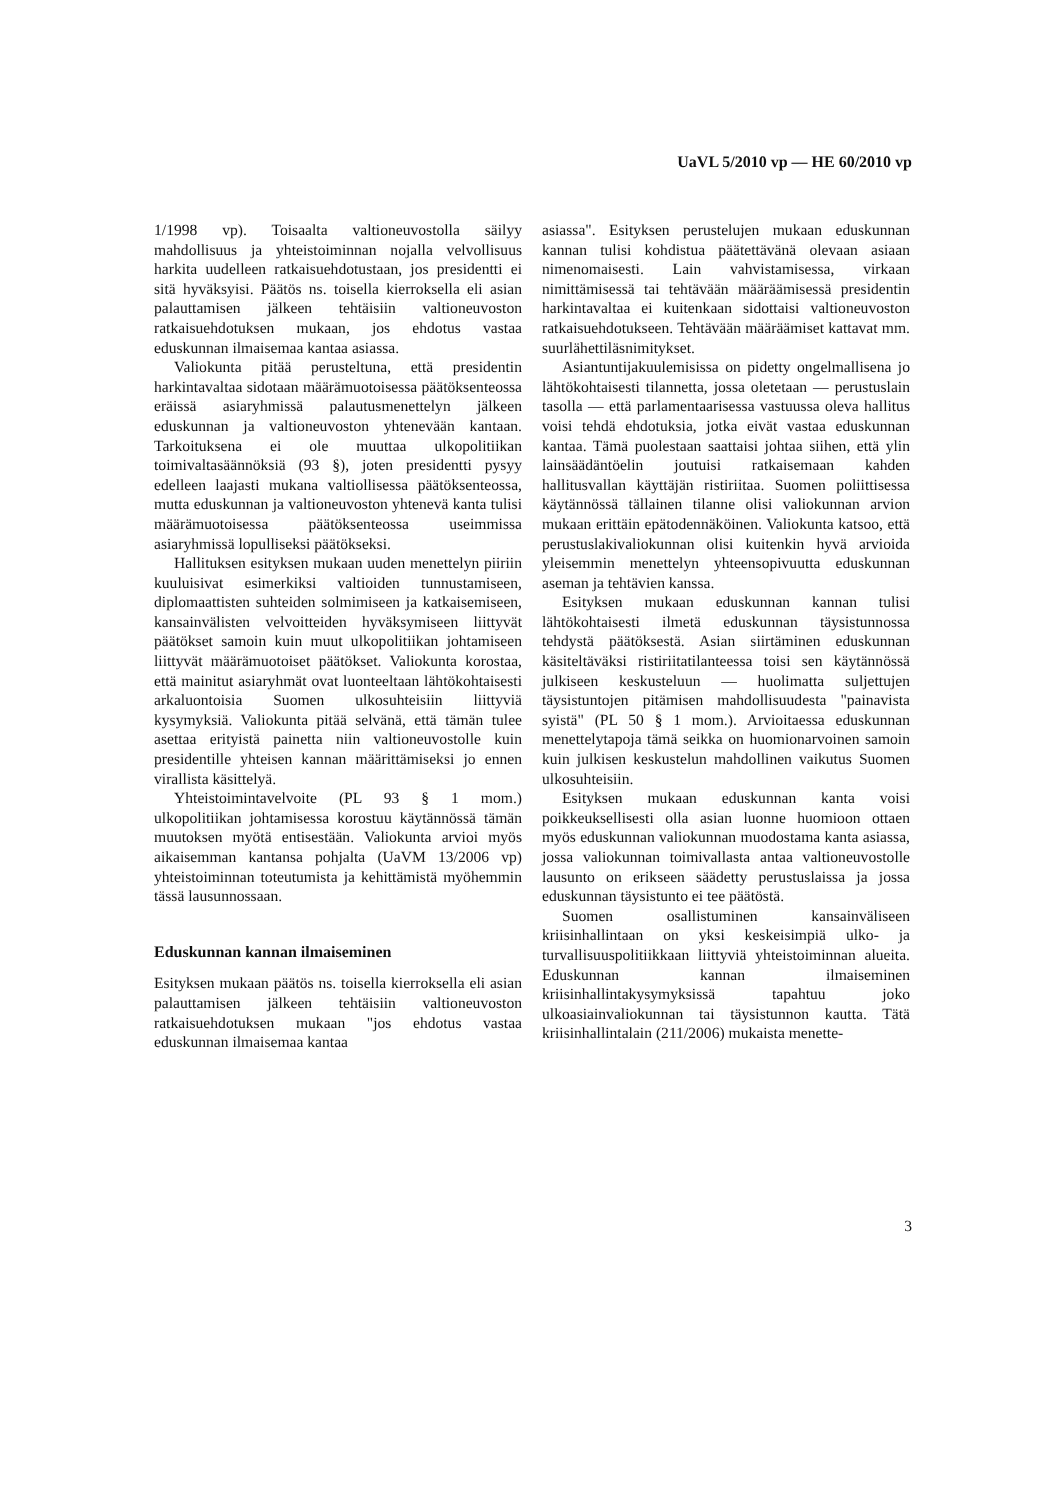UaVL 5/2010 vp — HE 60/2010 vp
1/1998 vp). Toisaalta valtioneuvostolla säilyy mahdollisuus ja yhteistoiminnan nojalla velvollisuus harkita uudelleen ratkaisuehdotustaan, jos presidentti ei sitä hyväksyisi. Päätös ns. toisella kierroksella eli asian palauttamisen jälkeen tehtäisiin valtioneuvoston ratkaisuehdotuksen mukaan, jos ehdotus vastaa eduskunnan ilmaisemaa kantaa asiassa.
Valiokunta pitää perusteltuna, että presidentin harkintavaltaa sidotaan määrämuotoisessa päätöksenteossa eräissä asiaryhmissä palautusmenettelyn jälkeen eduskunnan ja valtioneuvoston yhtenevään kantaan. Tarkoituksena ei ole muuttaa ulkopolitiikan toimivaltasäännöksiä (93 §), joten presidentti pysyy edelleen laajasti mukana valtiollisessa päätöksenteossa, mutta eduskunnan ja valtioneuvoston yhtenevä kanta tulisi määrämuotoisessa päätöksenteossa useimmissa asiaryhmissä lopulliseksi päätökseksi.
Hallituksen esityksen mukaan uuden menettelyn piiriin kuuluisivat esimerkiksi valtioiden tunnustamiseen, diplomaattisten suhteiden solmimiseen ja katkaisemiseen, kansainvälisten velvoitteiden hyväksymiseen liittyvät päätökset samoin kuin muut ulkopolitiikan johtamiseen liittyvät määrämuotoiset päätökset. Valiokunta korostaa, että mainitut asiaryhmät ovat luonteeltaan lähtökohtaisesti arkaluontoisia Suomen ulkosuhteisiin liittyviä kysymyksiä. Valiokunta pitää selvänä, että tämän tulee asettaa erityistä painetta niin valtioneuvostolle kuin presidentille yhteisen kannan määrittämiseksi jo ennen virallista käsittelyä.
Yhteistoimintavelvoite (PL 93 § 1 mom.) ulkopolitiikan johtamisessa korostuu käytännössä tämän muutoksen myötä entisestään. Valiokunta arvioi myös aikaisemman kantansa pohjalta (UaVM 13/2006 vp) yhteistoiminnan toteutumista ja kehittämistä myöhemmin tässä lausunnossaan.
Eduskunnan kannan ilmaiseminen
Esityksen mukaan päätös ns. toisella kierroksella eli asian palauttamisen jälkeen tehtäisiin valtioneuvoston ratkaisuehdotuksen mukaan "jos ehdotus vastaa eduskunnan ilmaisemaa kantaa
asiassa". Esityksen perustelujen mukaan eduskunnan kannan tulisi kohdistua päätettävänä olevaan asiaan nimenomaisesti. Lain vahvistamisessa, virkaan nimittämisessä tai tehtävään määräämisessä presidentin harkintavaltaa ei kuitenkaan sidottaisi valtioneuvoston ratkaisuehdotukseen. Tehtävään määräämiset kattavat mm. suurlähettiläsnimitykset.
Asiantuntijakuulemisissa on pidetty ongelmallisena jo lähtökohtaisesti tilannetta, jossa oletetaan — perustuslain tasolla — että parlamentaarisessa vastuussa oleva hallitus voisi tehdä ehdotuksia, jotka eivät vastaa eduskunnan kantaa. Tämä puolestaan saattaisi johtaa siihen, että ylin lainsäädäntöelin joutuisi ratkaisemaan kahden hallitusvallan käyttäjän ristiriitaa. Suomen poliittisessa käytännössä tällainen tilanne olisi valiokunnan arvion mukaan erittäin epätodennäköinen. Valiokunta katsoo, että perustuslakivaliokunnan olisi kuitenkin hyvä arvioida yleisemmin menettelyn yhteensopivuutta eduskunnan aseman ja tehtävien kanssa.
Esityksen mukaan eduskunnan kannan tulisi lähtökohtaisesti ilmetä eduskunnan täysistunnossa tehdystä päätöksestä. Asian siirtäminen eduskunnan käsiteltäväksi ristiriitatilanteessa toisi sen käytännössä julkiseen keskusteluun — huolimatta suljettujen täysistuntojen pitämisen mahdollisuudesta "painavista syistä" (PL 50 § 1 mom.). Arvioitaessa eduskunnan menettelytapoja tämä seikka on huomionarvoinen samoin kuin julkisen keskustelun mahdollinen vaikutus Suomen ulkosuhteisiin.
Esityksen mukaan eduskunnan kanta voisi poikkeuksellisesti olla asian luonne huomioon ottaen myös eduskunnan valiokunnan muodostama kanta asiassa, jossa valiokunnan toimivallasta antaa valtioneuvostolle lausunto on erikseen säädetty perustuslaissa ja jossa eduskunnan täysistunto ei tee päätöstä.
Suomen osallistuminen kansainväliseen kriisinhallintaan on yksi keskeisimpiä ulko- ja turvallisuuspolitiikkaan liittyviä yhteistoiminnan alueita. Eduskunnan kannan ilmaiseminen kriisinhallintakysymyksissä tapahtuu joko ulkoasiainvaliokunnan tai täysistunnon kautta. Tätä kriisinhallintalain (211/2006) mukaista menette-
3